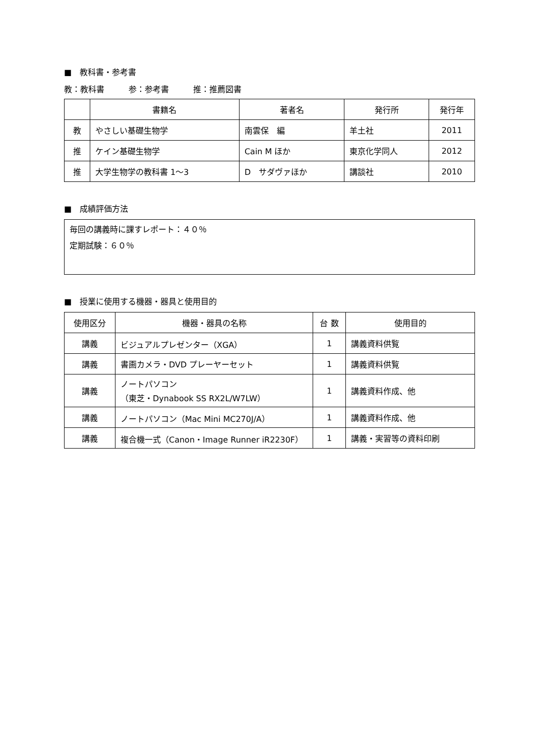■　教科書・参考書
教：教科書　　　参：参考書　　　推：推薦図書
| | 書籍名 | 著者名 | 発行所 | 発行年 |
| --- | --- | --- | --- | --- |
| 教 | やさしい基礎生物学 | 南雲保 編 | 羊土社 | 2011 |
| 推 | ケイン基礎生物学 | Cain M ほか | 東京化学同人 | 2012 |
| 推 | 大学生物学の教科書 1～3 | D サダヴァほか | 講談社 | 2010 |
■　成績評価方法
毎回の講義時に課すレポート：４０％
定期試験：６０％
■　授業に使用する機器・器具と使用目的
| 使用区分 | 機器・器具の名称 | 台 数 | 使用目的 |
| --- | --- | --- | --- |
| 講義 | ビジュアルプレゼンター（XGA） | 1 | 講義資料供覧 |
| 講義 | 書画カメラ・DVD プレーヤーセット | 1 | 講義資料供覧 |
| 講義 | ノートパソコン （東芝・Dynabook SS RX2L/W7LW） | 1 | 講義資料作成、他 |
| 講義 | ノートパソコン（Mac Mini MC270J/A） | 1 | 講義資料作成、他 |
| 講義 | 複合機一式（Canon・Image Runner iR2230F） | 1 | 講義・実習等の資料印刷 |